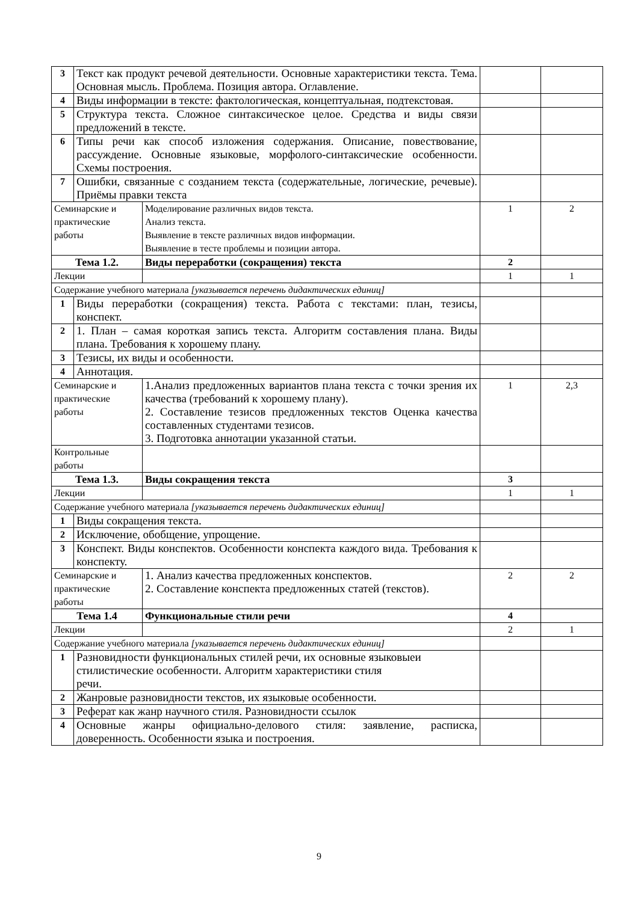| 3 | Текст как продукт речевой деятельности. Основные характеристики текста. Тема. Основная мысль. Проблема. Позиция автора. Оглавление. | | | |
| 4 | Виды информации в тексте: фактологическая, концептуальная, подтекстовая. | | | |
| 5 | Структура текста. Сложное синтаксическое целое. Средства и виды связи предложений в тексте. | | | |
| 6 | Типы речи как способ изложения содержания. Описание, повествование, рассуждение. Основные языковые, морфолого-синтаксические особенности. Схемы построения. | | | |
| 7 | Ошибки, связанные с созданием текста (содержательные, логические, речевые). Приёмы правки текста | | | |
| Семинарские и практические работы | | Моделирование различных видов текста. Анализ текста. Выявление в тексте различных видов информации. Выявление в тесте проблемы и позиции автора. | 1 | 2 |
| Тема 1.2. | | Виды переработки (сокращения) текста | 2 | |
| Лекции | | | 1 | 1 |
| Содержание учебного материала [указывается перечень дидактических единиц] | | | | |
| 1 | Виды переработки (сокращения) текста. Работа с текстами: план, тезисы, конспект. | | | |
| 2 | 1. План – самая короткая запись текста. Алгоритм составления плана. Виды плана. Требования к хорошему плану. | | | |
| 3 | Тезисы, их виды и особенности. | | | |
| 4 | Аннотация. | | | |
| Семинарские и практические работы | | 1.Анализ предложенных вариантов плана текста с точки зрения их качества (требований к хорошему плану). 2. Составление тезисов предложенных текстов Оценка качества составленных студентами тезисов. 3. Подготовка аннотации указанной статьи. | 1 | 2,3 |
| Контрольные работы | | | | |
| Тема 1.3. | | Виды сокращения текста | 3 | |
| Лекции | | | 1 | 1 |
| Содержание учебного материала [указывается перечень дидактических единиц] | | | | |
| 1 | Виды сокращения текста. | | | |
| 2 | Исключение, обобщение, упрощение. | | | |
| 3 | Конспект. Виды конспектов. Особенности конспекта каждого вида. Требования к конспекту. | | | |
| Семинарские и практические работы | | 1. Анализ качества предложенных конспектов. 2. Составление конспекта предложенных статей (текстов). | 2 | 2 |
| Тема 1.4 | | Функциональные стили речи | 4 | |
| Лекции | | | 2 | 1 |
| Содержание учебного материала [указывается перечень дидактических единиц] | | | | |
| 1 | Разновидности функциональных стилей речи, их основные языковыеи стилистические особенности. Алгоритм характеристики стиля речи. | | | |
| 2 | Жанровые разновидности текстов, их языковые особенности. | | | |
| 3 | Реферат как жанр научного стиля. Разновидности ссылок | | | |
| 4 | Основные жанры официально-делового стиля: заявление, расписка, доверенность. Особенности языка и построения. | | | |
9